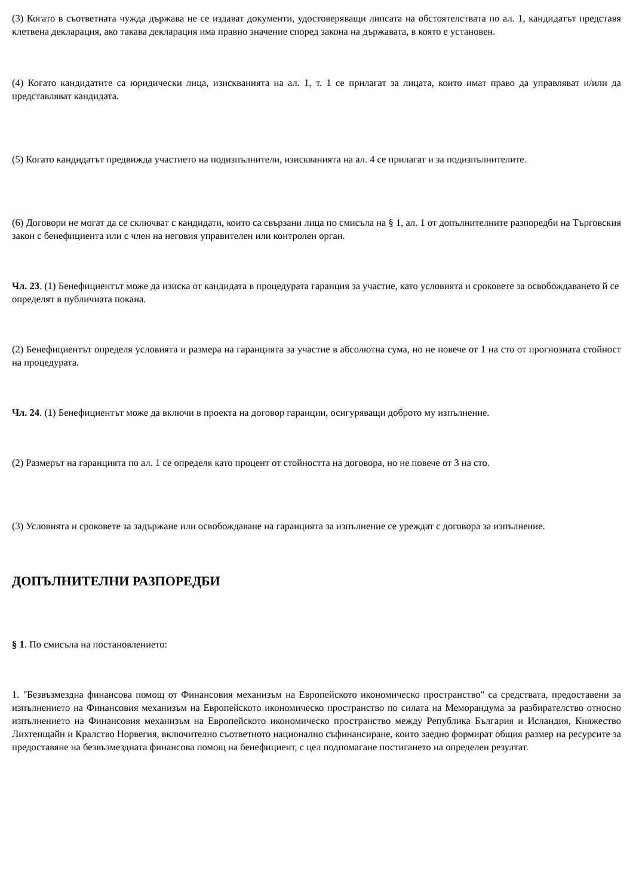(3) Когато в съответната чужда държава не се издават документи, удостоверяващи липсата на обстоятелствата по ал. 1, кандидатът представя клетвена декларация, ако такава декларация има правно значение според закона на държавата, в която е установен.
(4) Когато кандидатите са юридически лица, изискванията на ал. 1, т. 1 се прилагат за лицата, които имат право да управляват и/или да представляват кандидата.
(5) Когато кандидатът предвижда участието на подизпълнители, изискванията на ал. 4 се прилагат и за подизпълнителите.
(6) Договори не могат да се сключват с кандидати, които са свързани лица по смисъла на § 1, ал. 1 от допълнителните разпоредби на Търговския закон с бенефициента или с член на неговия управителен или контролен орган.
Чл. 23. (1) Бенефициентът може да изиска от кандидата в процедурата гаранция за участие, като условията и сроковете за освобождаването й се определят в публичната покана.
(2) Бенефициентът определя условията и размера на гаранцията за участие в абсолютна сума, но не повече от 1 на сто от прогнозната стойност на процедурата.
Чл. 24. (1) Бенефициентът може да включи в проекта на договор гаранции, осигуряващи доброто му изпълнение.
(2) Размерът на гаранцията по ал. 1 се определя като процент от стойността на договора, но не повече от 3 на сто.
(3) Условията и сроковете за задържане или освобождаване на гаранцията за изпълнение се уреждат с договора за изпълнение.
ДОПЪЛНИТЕЛНИ РАЗПОРЕДБИ
§ 1. По смисъла на постановлението:
1. "Безвъзмездна финансова помощ от Финансовия механизъм на Европейското икономическо пространство" са средствата, предоставени за изпълнението на Финансовия механизъм на Европейското икономическо пространство по силата на Меморандума за разбирателство относно изпълнението на Финансовия механизъм на Европейското икономическо пространство между Република България и Исландия, Княжество Лихтенщайн и Кралство Норвегия, включително съответното национално съфинансиране, които заедно формират общия размер на ресурсите за предоставяне на безвъзмездната финансова помощ на бенефициент, с цел подпомагане постигането на определен резултат.